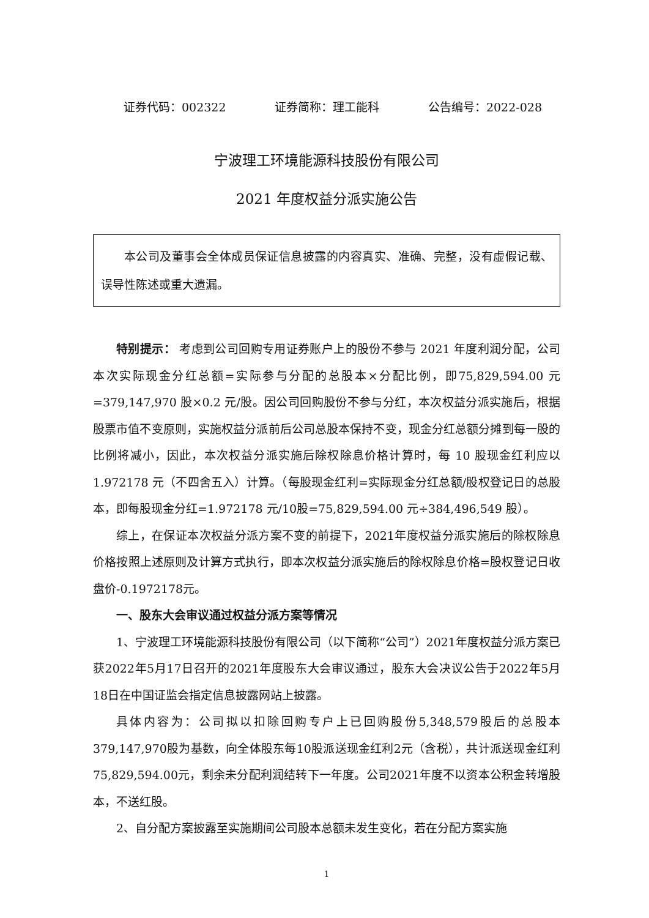证券代码：002322 证券简称：理工能科 公告编号：2022-028
宁波理工环境能源科技股份有限公司
2021 年度权益分派实施公告
本公司及董事会全体成员保证信息披露的内容真实、准确、完整，没有虚假记载、误导性陈述或重大遗漏。
特别提示： 考虑到公司回购专用证券账户上的股份不参与 2021 年度利润分配，公司本次实际现金分红总额=实际参与分配的总股本×分配比例，即75,829,594.00 元=379,147,970 股×0.2 元/股。因公司回购股份不参与分红，本次权益分派实施后，根据股票市值不变原则，实施权益分派前后公司总股本保持不变，现金分红总额分摊到每一股的比例将减小，因此，本次权益分派实施后除权除息价格计算时，每 10 股现金红利应以 1.972178 元（不四舍五入）计算。（每股现金红利=实际现金分红总额/股权登记日的总股本，即每股现金分红=1.972178 元/10股=75,829,594.00 元÷384,496,549 股）。
综上，在保证本次权益分派方案不变的前提下，2021年度权益分派实施后的除权除息价格按照上述原则及计算方式执行，即本次权益分派实施后的除权除息价格=股权登记日收盘价-0.1972178元。
一、股东大会审议通过权益分派方案等情况
1、宁波理工环境能源科技股份有限公司（以下简称“公司”）2021年度权益分派方案已获2022年5月17日召开的2021年度股东大会审议通过，股东大会决议公告于2022年5月18日在中国证监会指定信息披露网站上披露。
具体内容为：公司拟以扣除回购专户上已回购股份5,348,579股后的总股本379,147,970股为基数，向全体股东每10股派送现金红利2元（含税），共计派送现金红利75,829,594.00元，剩余未分配利润结转下一年度。公司2021年度不以资本公积金转增股本，不送红股。
2、自分配方案披露至实施期间公司股本总额未发生变化，若在分配方案实施
1